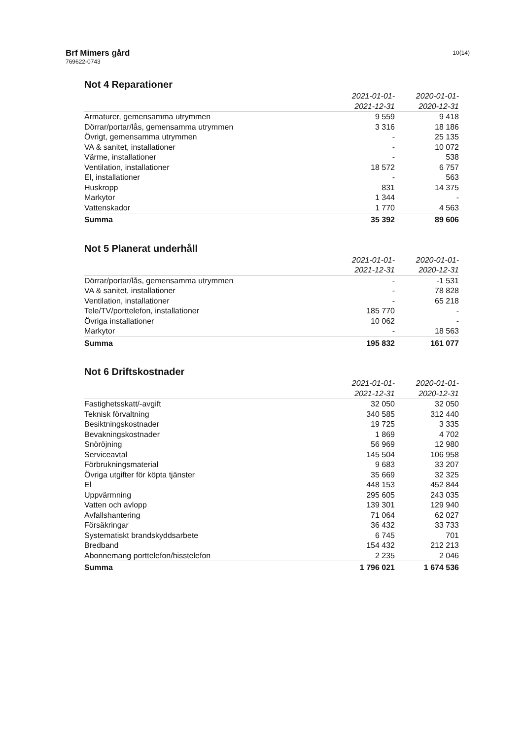Brf Mimers gård
769622-0743
10(14)
Not 4 Reparationer
| | 2021-01-01- | 2020-01-01- |
| --- | --- | --- |
| | 2021-12-31 | 2020-12-31 |
| Armaturer, gemensamma utrymmen | 9 559 | 9 418 |
| Dörrar/portar/lås, gemensamma utrymmen | 3 316 | 18 186 |
| Övrigt, gemensamma utrymmen | - | 25 135 |
| VA & sanitet, installationer | - | 10 072 |
| Värme, installationer | - | 538 |
| Ventilation, installationer | 18 572 | 6 757 |
| El, installationer | - | 563 |
| Huskropp | 831 | 14 375 |
| Markytor | 1 344 | - |
| Vattenskador | 1 770 | 4 563 |
| Summa | 35 392 | 89 606 |
Not 5 Planerat underhåll
| | 2021-01-01- | 2020-01-01- |
| --- | --- | --- |
| | 2021-12-31 | 2020-12-31 |
| Dörrar/portar/lås, gemensamma utrymmen | - | -1 531 |
| VA & sanitet, installationer | - | 78 828 |
| Ventilation, installationer | - | 65 218 |
| Tele/TV/porttelefon, installationer | 185 770 | - |
| Övriga installationer | 10 062 | - |
| Markytor | - | 18 563 |
| Summa | 195 832 | 161 077 |
Not 6 Driftskostnader
| | 2021-01-01- | 2020-01-01- |
| --- | --- | --- |
| | 2021-12-31 | 2020-12-31 |
| Fastighetsskatt/-avgift | 32 050 | 32 050 |
| Teknisk förvaltning | 340 585 | 312 440 |
| Besiktningskostnader | 19 725 | 3 335 |
| Bevakningskostnader | 1 869 | 4 702 |
| Snöröjning | 56 969 | 12 980 |
| Serviceavtal | 145 504 | 106 958 |
| Förbrukningsmaterial | 9 683 | 33 207 |
| Övriga utgifter för köpta tjänster | 35 669 | 32 325 |
| El | 448 153 | 452 844 |
| Uppvärmning | 295 605 | 243 035 |
| Vatten och avlopp | 139 301 | 129 940 |
| Avfallshantering | 71 064 | 62 027 |
| Försäkringar | 36 432 | 33 733 |
| Systematiskt brandskyddsarbete | 6 745 | 701 |
| Bredband | 154 432 | 212 213 |
| Abonnemang porttelefon/hisstelefon | 2 235 | 2 046 |
| Summa | 1 796 021 | 1 674 536 |